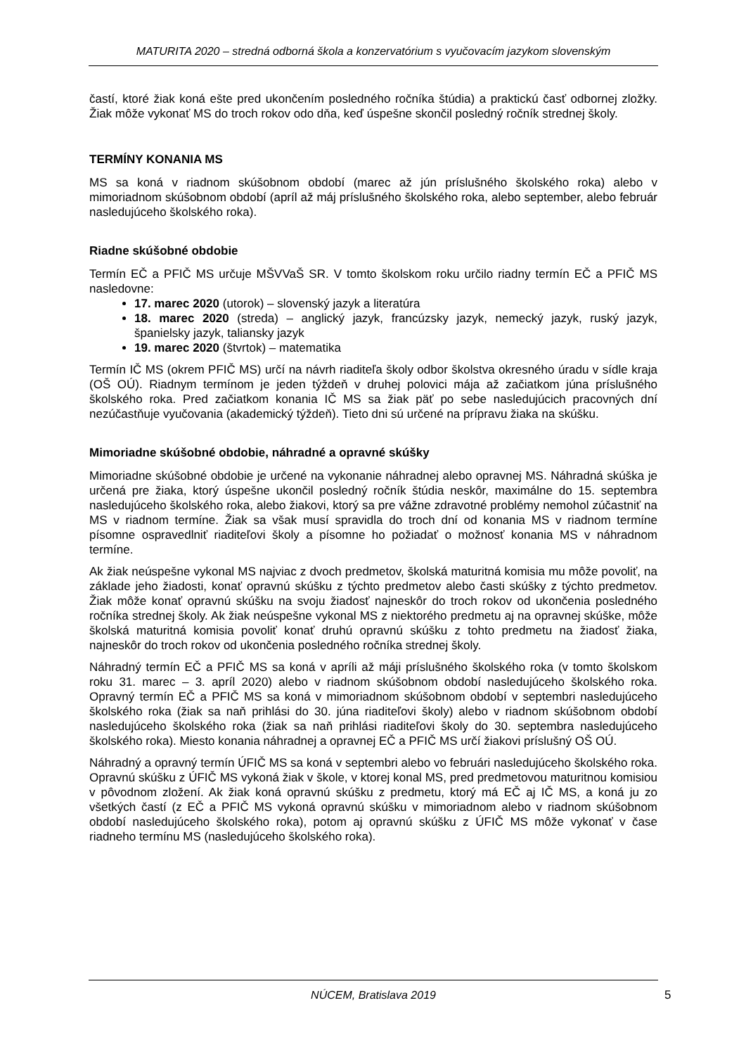MATURITA 2020 – stredná odborná škola a konzervatórium s vyučovacím jazykom slovenským
častí, ktoré žiak koná ešte pred ukončením posledného ročníka štúdia) a praktickú časť odbornej zložky. Žiak môže vykonať MS do troch rokov odo dňa, keď úspešne skončil posledný ročník strednej školy.
TERMÍNY KONANIA MS
MS sa koná v riadnom skúšobnom období (marec až jún príslušného školského roka) alebo v mimoriadnom skúšobnom období (apríl až máj príslušného školského roka, alebo september, alebo február nasledujúceho školského roka).
Riadne skúšobné obdobie
Termín EČ a PFIČ MS určuje MŠVVaŠ SR. V tomto školskom roku určilo riadny termín EČ a PFIČ MS nasledovne:
17. marec 2020 (utorok) – slovenský jazyk a literatúra
18. marec 2020 (streda) – anglický jazyk, francúzsky jazyk, nemecký jazyk, ruský jazyk, španielsky jazyk, taliansky jazyk
19. marec 2020 (štvrtok) – matematika
Termín IČ MS (okrem PFIČ MS) určí na návrh riaditeľa školy odbor školstva okresného úradu v sídle kraja (OŠ OÚ). Riadnym termínom je jeden týždeň v druhej polovici mája až začiatkom júna príslušného školského roka. Pred začiatkom konania IČ MS sa žiak päť po sebe nasledujúcich pracovných dní nezúčastňuje vyučovania (akademický týždeň). Tieto dni sú určené na prípravu žiaka na skúšku.
Mimoriadne skúšobné obdobie, náhradné a opravné skúšky
Mimoriadne skúšobné obdobie je určené na vykonanie náhradnej alebo opravnej MS. Náhradná skúška je určená pre žiaka, ktorý úspešne ukončil posledný ročník štúdia neskôr, maximálne do 15. septembra nasledujúceho školského roka, alebo žiakovi, ktorý sa pre vážne zdravotné problémy nemohol zúčastniť na MS v riadnom termíne. Žiak sa však musí spravidla do troch dní od konania MS v riadnom termíne písomne ospravedlniť riaditeľovi školy a písomne ho požiadať o možnosť konania MS v náhradnom termíne.
Ak žiak neúspešne vykonal MS najviac z dvoch predmetov, školská maturitná komisia mu môže povoliť, na základe jeho žiadosti, konať opravnú skúšku z týchto predmetov alebo časti skúšky z týchto predmetov. Žiak môže konať opravnú skúšku na svoju žiadosť najneskôr do troch rokov od ukončenia posledného ročníka strednej školy. Ak žiak neúspešne vykonal MS z niektorého predmetu aj na opravnej skúške, môže školská maturitná komisia povoliť konať druhú opravnú skúšku z tohto predmetu na žiadosť žiaka, najneskôr do troch rokov od ukončenia posledného ročníka strednej školy.
Náhradný termín EČ a PFIČ MS sa koná v apríli až máji príslušného školského roka (v tomto školskom roku 31. marec – 3. apríl 2020) alebo v riadnom skúšobnom období nasledujúceho školského roka. Opravný termín EČ a PFIČ MS sa koná v mimoriadnom skúšobnom období v septembri nasledujúceho školského roka (žiak sa naň prihlási do 30. júna riaditeľovi školy) alebo v riadnom skúšobnom období nasledujúceho školského roka (žiak sa naň prihlási riaditeľovi školy do 30. septembra nasledujúceho školského roka). Miesto konania náhradnej a opravnej EČ a PFIČ MS určí žiakovi príslušný OŠ OÚ.
Náhradný a opravný termín ÚFIČ MS sa koná v septembri alebo vo februári nasledujúceho školského roka. Opravnú skúšku z ÚFIČ MS vykoná žiak v škole, v ktorej konal MS, pred predmetovou maturitnou komisiou v pôvodnom zložení. Ak žiak koná opravnú skúšku z predmetu, ktorý má EČ aj IČ MS, a koná ju zo všetkých častí (z EČ a PFIČ MS vykoná opravnú skúšku v mimoriadnom alebo v riadnom skúšobnom období nasledujúceho školského roka), potom aj opravnú skúšku z ÚFIČ MS môže vykonať v čase riadneho termínu MS (nasledujúceho školského roka).
NÚCEM, Bratislava 2019
5